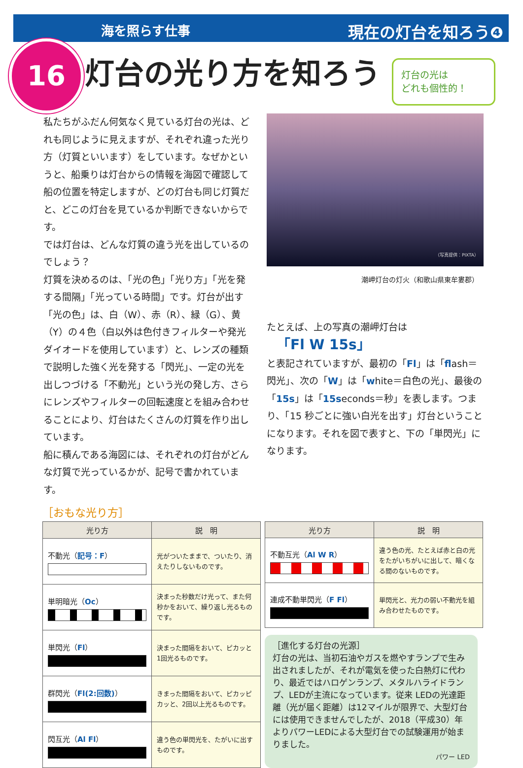海を照らす仕事 現在の灯台を知ろう❹
16 灯台の光り方を知ろう
灯台の光は
どれも個性的！
私たちがふだん何気なく見ている灯台の光は、どれも同じように見えますが、それぞれ違った光り方（灯質といいます）をしています。なぜかというと、船乗りは灯台からの情報を海図で確認して船の位置を特定しますが、どの灯台も同じ灯質だと、どこの灯台を見ているか判断できないからです。
では灯台は、どんな灯質の違う光を出しているのでしょう？
灯質を決めるのは、「光の色」「光り方」「光を発する間隔」「光っている時間」です。灯台が出す「光の色」は、白（W）、赤（R）、緑（G）、黄（Y）の４色（白以外は色付きフィルターや発光ダイオードを使用しています）と、レンズの種類で説明した強く光を発する「閃光」、一定の光を出しつづける「不動光」という光の発し方、さらにレンズやフィルターの回転速度とを組み合わせることにより、灯台はたくさんの灯質を作り出しています。
船に積んである海図には、それぞれの灯台がどんな灯質で光っているかが、記号で書かれています。
（写真提供：PIXTA）
潮岬灯台の灯火（和歌山県東牟婁郡）
たとえば、上の写真の潮岬灯台は
「Fl W 15s」
と表記されていますが、最初の「Fl」は「flash＝閃光」、次の「W」は「white＝白色の光」、最後の「15s」は「15seconds＝秒」を表します。つまり、「15 秒ごとに強い白光を出す」灯台ということになります。それを図で表すと、下の「単閃光」になります。
［おもな光り方］
| 光り方 | 説 明 |
| --- | --- |
| 不動光（ 記号：F ） | 光がついたままで、ついたり、消えたりしないものです。 |
| 単明暗光（ Oc ） | 決まった秒数だけ光って、また何秒かをおいて、繰り返し光るものです。 |
| 単閃光（ Fl ） | 決まった間隔をおいて、ピカッと1回光るものです。 |
| 群閃光（ Fl(2:回数) ） | きまった間隔をおいて、ピカッピカッと、2回以上光るものです。 |
| 閃互光（ Al Fl ） | 違う色の単閃光を、たがいに出すものです。 |
| 光り方 | 説 明 |
| --- | --- |
| 不動互光（ Al W R ） | 違う色の光、たとえば赤と白の光をたがいちがいに出して、暗くなる間のないものです。 |
| 連成不動単閃光（ F Fl ） | 単閃光と、光力の弱い不動光を組み合わせたものです。 |
［進化する灯台の光源］
灯台の光は、当初石油やガスを燃やすランプで生み出されましたが、それが電気を使った白熱灯に代わり、最近ではハロゲンランプ、メタルハライドランプ、LEDが主流になっています。従来 LEDの光達距離（光が届く距離）は12マイルが限界で、大型灯台には使用できませんでしたが、2018（平成30）年よりパワーLEDによる大型灯台での試験運用が始まりました。
パワー LED